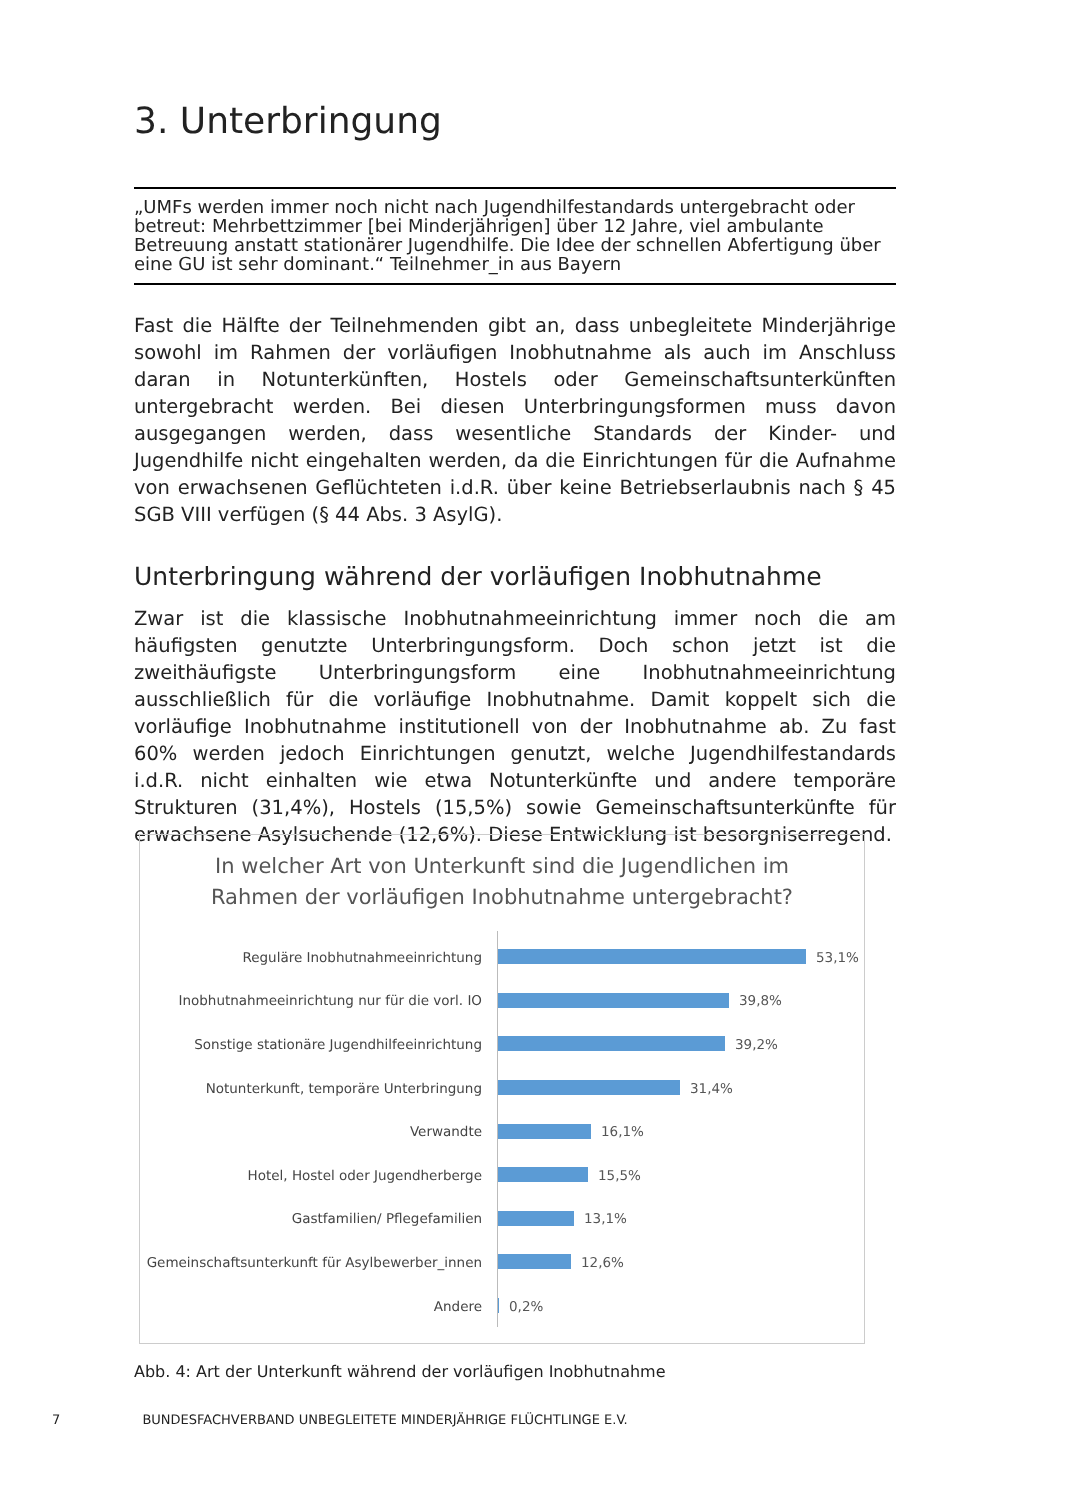3. Unterbringung
„UMFs werden immer noch nicht nach Jugendhilfestandards untergebracht oder betreut: Mehrbettzimmer [bei Minderjährigen] über 12 Jahre, viel ambulante Betreuung anstatt stationärer Jugendhilfe. Die Idee der schnellen Abfertigung über eine GU ist sehr dominant.“ Teilnehmer_in aus Bayern
Fast die Hälfte der Teilnehmenden gibt an, dass unbegleitete Minderjährige sowohl im Rahmen der vorläufigen Inobhutnahme als auch im Anschluss daran in Notunterkünften, Hostels oder Gemeinschaftsunterkünften untergebracht werden. Bei diesen Unterbringungsformen muss davon ausgegangen werden, dass wesentliche Standards der Kinder- und Jugendhilfe nicht eingehalten werden, da die Einrichtungen für die Aufnahme von erwachsenen Geflüchteten i.d.R. über keine Betriebserlaubnis nach § 45 SGB VIII verfügen (§ 44 Abs. 3 AsylG).
Unterbringung während der vorläufigen Inobhutnahme
Zwar ist die klassische Inobhutnahmeeinrichtung immer noch die am häufigsten genutzte Unterbringungsform. Doch schon jetzt ist die zweithäufigste Unterbringungsform eine Inobhutnahmeeinrichtung ausschließlich für die vorläufige Inobhutnahme. Damit koppelt sich die vorläufige Inobhutnahme institutionell von der Inobhutnahme ab. Zu fast 60% werden jedoch Einrichtungen genutzt, welche Jugendhilfestandards i.d.R. nicht einhalten wie etwa Notunterkünfte und andere temporäre Strukturen (31,4%), Hostels (15,5%) sowie Gemeinschaftsunterkünfte für erwachsene Asylsuchende (12,6%). Diese Entwicklung ist besorgniserregend.
In welcher Art von Unterkunft sind die Jugendlichen im
Rahmen der vorläufigen Inobhutnahme untergebracht?
Reguläre Inobhutnahmeeinrichtung 53,1%
Inobhutnahmeeinrichtung nur für die vorl. IO
39,8%
Sonstige stationäre Jugendhilfeeinrichtung 39,2%
Notunterkunft, temporäre Unterbringung 31,4%
Verwandte 16,1%
Hotel, Hostel oder Jugendherberge 15,5%
Gastfamilien/ Pflegefamilien 13,1%
Gemeinschaftsunterkunft für Asylbewerber_innen
12,6%
Andere 0,2%
Abb. 4: Art der Unterkunft während der vorläufigen Inobhutnahme
7 BUNDESFACHVERBAND UNBEGLEITETE MINDERJÄHRIGE FLÜCHTLINGE E.V.